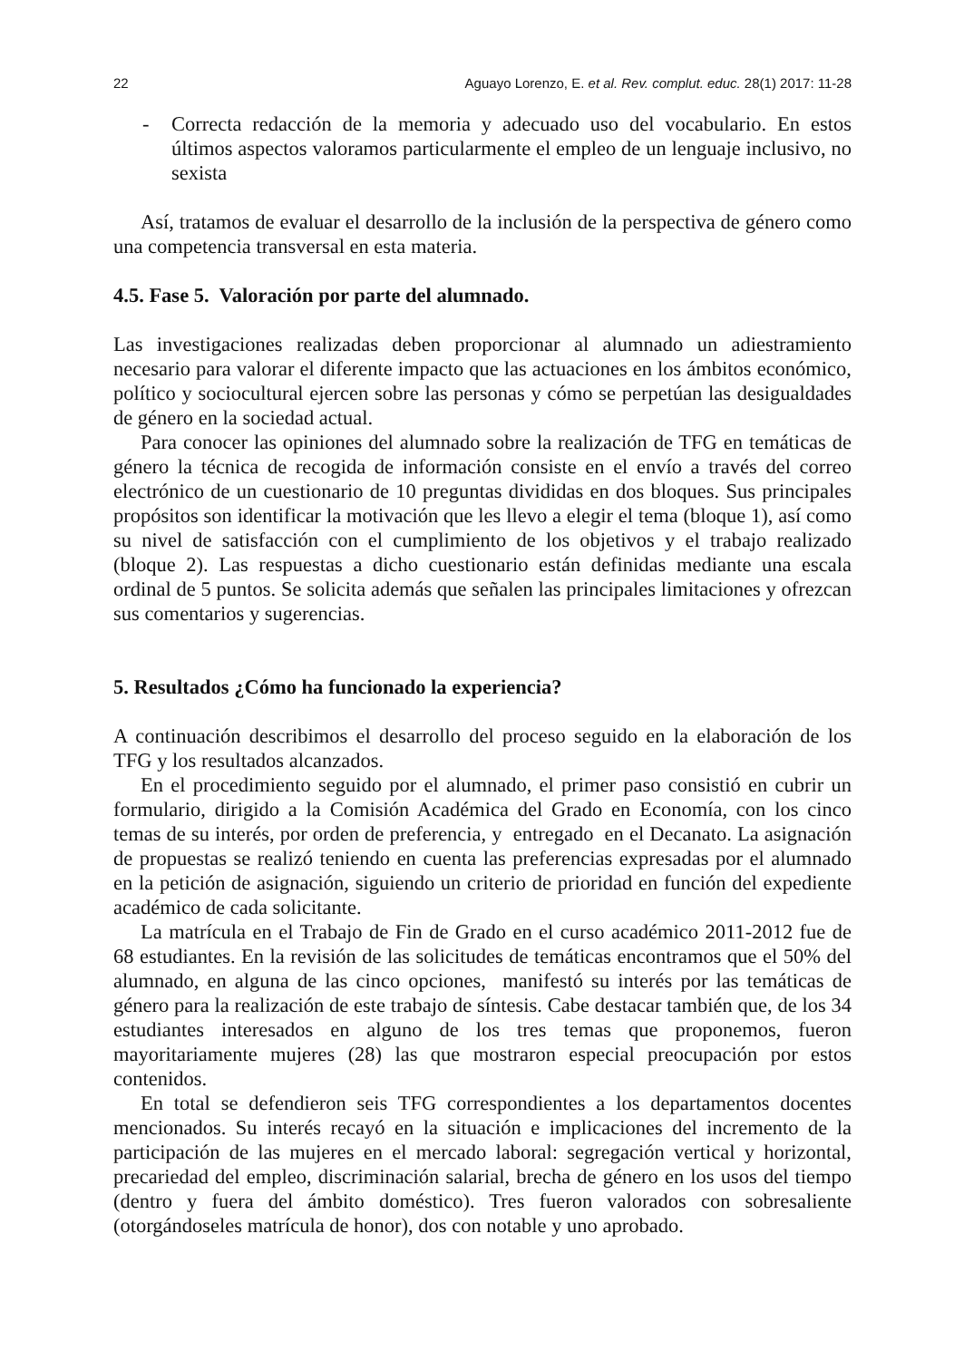22 Aguayo Lorenzo, E. et al. Rev. complut. educ. 28(1) 2017: 11-28
- Correcta redacción de la memoria y adecuado uso del vocabulario. En estos últimos aspectos valoramos particularmente el empleo de un lenguaje inclusivo, no sexista
Así, tratamos de evaluar el desarrollo de la inclusión de la perspectiva de género como una competencia transversal en esta materia.
4.5. Fase 5. Valoración por parte del alumnado.
Las investigaciones realizadas deben proporcionar al alumnado un adiestramiento necesario para valorar el diferente impacto que las actuaciones en los ámbitos económico, político y sociocultural ejercen sobre las personas y cómo se perpetúan las desigualdades de género en la sociedad actual.
Para conocer las opiniones del alumnado sobre la realización de TFG en temáticas de género la técnica de recogida de información consiste en el envío a través del correo electrónico de un cuestionario de 10 preguntas divididas en dos bloques. Sus principales propósitos son identificar la motivación que les llevo a elegir el tema (bloque 1), así como su nivel de satisfacción con el cumplimiento de los objetivos y el trabajo realizado (bloque 2). Las respuestas a dicho cuestionario están definidas mediante una escala ordinal de 5 puntos. Se solicita además que señalen las principales limitaciones y ofrezcan sus comentarios y sugerencias.
5. Resultados ¿Cómo ha funcionado la experiencia?
A continuación describimos el desarrollo del proceso seguido en la elaboración de los TFG y los resultados alcanzados.
En el procedimiento seguido por el alumnado, el primer paso consistió en cubrir un formulario, dirigido a la Comisión Académica del Grado en Economía, con los cinco temas de su interés, por orden de preferencia, y entregado en el Decanato. La asignación de propuestas se realizó teniendo en cuenta las preferencias expresadas por el alumnado en la petición de asignación, siguiendo un criterio de prioridad en función del expediente académico de cada solicitante.
La matrícula en el Trabajo de Fin de Grado en el curso académico 2011-2012 fue de 68 estudiantes. En la revisión de las solicitudes de temáticas encontramos que el 50% del alumnado, en alguna de las cinco opciones, manifestó su interés por las temáticas de género para la realización de este trabajo de síntesis. Cabe destacar también que, de los 34 estudiantes interesados en alguno de los tres temas que proponemos, fueron mayoritariamente mujeres (28) las que mostraron especial preocupación por estos contenidos.
En total se defendieron seis TFG correspondientes a los departamentos docentes mencionados. Su interés recayó en la situación e implicaciones del incremento de la participación de las mujeres en el mercado laboral: segregación vertical y horizontal, precariedad del empleo, discriminación salarial, brecha de género en los usos del tiempo (dentro y fuera del ámbito doméstico). Tres fueron valorados con sobresaliente (otorgándoseles matrícula de honor), dos con notable y uno aprobado.